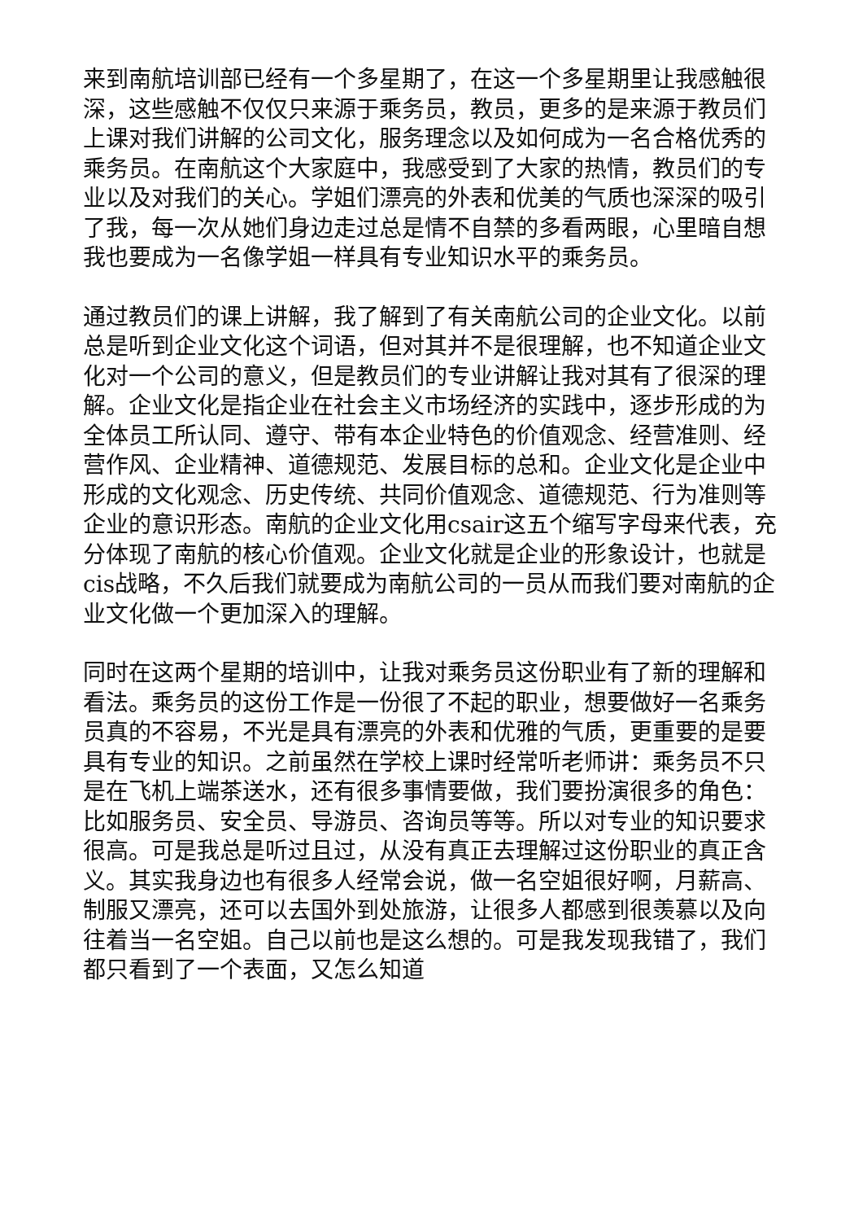来到南航培训部已经有一个多星期了，在这一个多星期里让我感触很深，这些感触不仅仅只来源于乘务员，教员，更多的是来源于教员们上课对我们讲解的公司文化，服务理念以及如何成为一名合格优秀的乘务员。在南航这个大家庭中，我感受到了大家的热情，教员们的专业以及对我们的关心。学姐们漂亮的外表和优美的气质也深深的吸引了我，每一次从她们身边走过总是情不自禁的多看两眼，心里暗自想我也要成为一名像学姐一样具有专业知识水平的乘务员。
通过教员们的课上讲解，我了解到了有关南航公司的企业文化。以前总是听到企业文化这个词语，但对其并不是很理解，也不知道企业文化对一个公司的意义，但是教员们的专业讲解让我对其有了很深的理解。企业文化是指企业在社会主义市场经济的实践中，逐步形成的为全体员工所认同、遵守、带有本企业特色的价值观念、经营准则、经营作风、企业精神、道德规范、发展目标的总和。企业文化是企业中形成的文化观念、历史传统、共同价值观念、道德规范、行为准则等企业的意识形态。南航的企业文化用csair这五个缩写字母来代表，充分体现了南航的核心价值观。企业文化就是企业的形象设计，也就是cis战略，不久后我们就要成为南航公司的一员从而我们要对南航的企业文化做一个更加深入的理解。
同时在这两个星期的培训中，让我对乘务员这份职业有了新的理解和看法。乘务员的这份工作是一份很了不起的职业，想要做好一名乘务员真的不容易，不光是具有漂亮的外表和优雅的气质，更重要的是要具有专业的知识。之前虽然在学校上课时经常听老师讲：乘务员不只是在飞机上端茶送水，还有很多事情要做，我们要扮演很多的角色：比如服务员、安全员、导游员、咨询员等等。所以对专业的知识要求很高。可是我总是听过且过，从没有真正去理解过这份职业的真正含义。其实我身边也有很多人经常会说，做一名空姐很好啊，月薪高、制服又漂亮，还可以去国外到处旅游，让很多人都感到很羡慕以及向往着当一名空姐。自己以前也是这么想的。可是我发现我错了，我们都只看到了一个表面，又怎么知道